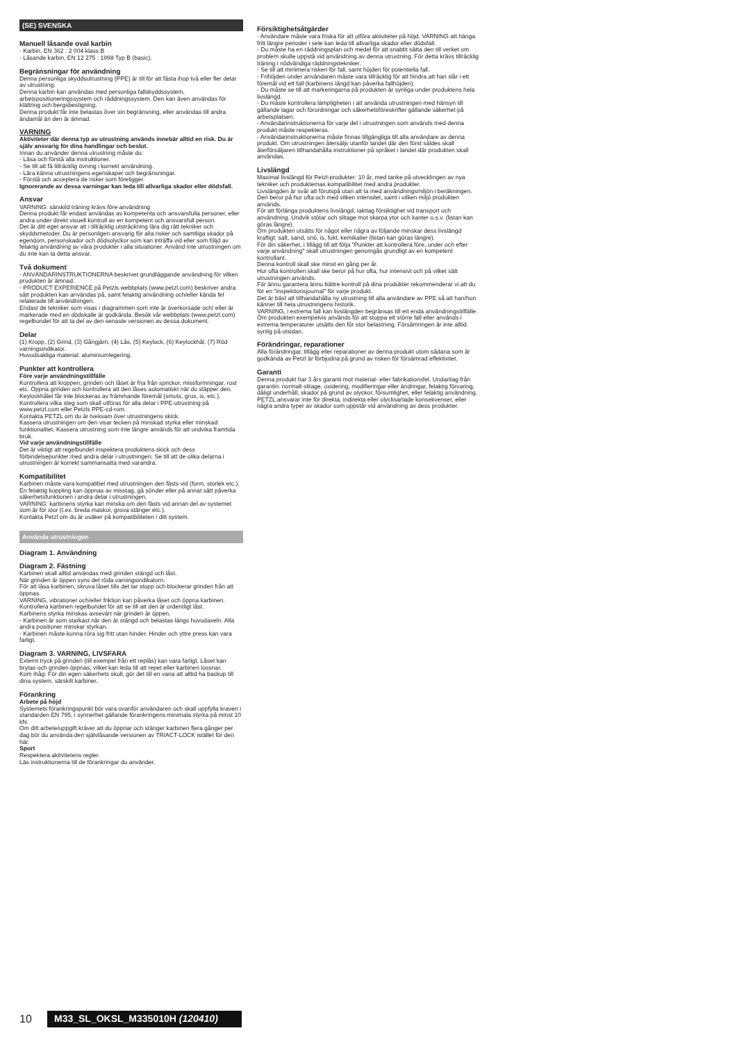(SE) SVENSKA
Manuell låsande oval karbin
- Karbin, EN 362 : 2 004 klass B
- Låsande karbin, EN 12 275 : 1998 Typ B (basic).
Begränsningar för användning
Denna personliga skyddsutrustning (PPE) är till för att fästa ihop två eller fler delar av utrustning.
Denna karbin kan användas med personliga fallskyddssystem, arbetspositioneringssystem och räddningssystem. Den kan även användas för klättring och bergsbestigning.
Denna produkt får inte belastas över sin begränsning, eller användas till andra ändamål än den är ämnad.
VARNING
Aktiviteter där denna typ av utrustning används innebär alltid en risk. Du är själv ansvarig för dina handlingar och beslut.
Innan du använder denna utrustning måste du:
- Läsa och förstå alla instruktioner.
- Se till att få tillräcklig övning i korrekt användning.
- Lära känna utrustningens egenskaper och begränsningar.
- Förstå och acceptera de risker som föreligger.
Ignorerande av dessa varningar kan leda till allvarliga skador eller dödsfall.
Ansvar
VARNING: särskild träning krävs före användning
Denna produkt får endast användas av kompetenta och ansvarsfulla personer, eller andra under direkt visuell kontroll av en kompetent och ansvarsfull person.
Det är ditt eget ansvar att i tillräcklig utsträckning lära dig rätt tekniker och skyddsmetoder. Du är personligen ansvarig för alla risker och samtliga skador på egendom, personskador och dödsolyckor som kan inträffa vid eller som följd av felaktig användning av våra produkter i alla situationer. Använd inte utrustningen om du inte kan ta detta ansvar.
Två dokument
- ANVÄNDARINSTRUKTIONERNA beskriver grundläggande användning för vilken produkten är ämnad.
- PRODUCT EXPERIENCE på Petzls webbplats (www.petzl.com) beskriver andra sätt produkten kan användas på, samt felaktig användning och/eller kända fel relaterade till användningen.
Endast de tekniker som visas i diagrammen som inte är överkorsade och/ eller är markerade med en dödskalle är godkända. Besök vår webbplats (www.petzl.com) regelbundet för att ta del av den senaste versionen av dessa dokument.
Delar
(1) Kropp, (2) Grind, (3) Gångjärn, (4) Lås, (5) Keylock, (6) Keylockhål, (7) Röd varningsindikator.
Huvudsakliga material: aluminiumlegering.
Punkter att kontrollera
Före varje användningstillfälle
Kontrollera att kroppen, grinden och låset är fria från sprickor, missformningar, rost etc. Öppna grinden och kontrollera att den låses automatiskt när du släpper den. Keylockhålet får inte blockeras av främmande föremål (smuts, grus, is, etc.).
Kontrollera vilka steg som skall utföras för alla delar i PPE-utrustning på www.petzl.com eller Petzls PPE-cd-rom.
Kontakta PETZL om du är tveksam över utrustningens skick.
Kassera utrustningen om den visar tecken på minskad styrka eller minskad funktionalitet. Kassera utrustning som inte längre används för att undvika framtida bruk.
Vid varje användningstillfälle
Det är viktigt att regelbundet inspektera produktens skick och dess förbindelsepunkter med andra delar i utrustningen. Se till att de olika delarna i utrustningen är korrekt sammansatta med varandra.
Kompatibilitet
Karbinen måste vara kompatibel med utrustningen den fästs vid (form, storlek etc.). En felaktig koppling kan öppnas av misstag, gå sönder eller på annat sätt påverka säkerhetsfunktionen i andra delar i utrustningen.
VARNING: karbinens styrka kan minska om den fästs vid annan del av systemet som är för stor (t.ex. breda maskor, grova stänger etc.).
Kontakta Petzl om du är osäker på kompatibiliteten i ditt system.
Använda utrustningen
Diagram 1. Användning
Diagram 2. Fästning
Karbinen skall alltid användas med grinden stängd och låst.
När grinden är öppen syns det röda varningsindikatorn.
För att låsa karbinen, skruva låset tills det tar stopp och blockerar grinden från att öppnas.
VARNING, vibrationer och/eller friktion kan påverka låset och öppna karbinen. Kontrollera karbinen regelbundet för att se till att den är ordentligt låst.
Karbinens styrka minskas avsevärt när grinden är öppen.
- Karbinen är som starkast när den är stängd och belastas längs huvudaxeln. Alla andra positioner minskar styrkan.
- Karbinen måste kunna röra sig fritt utan hinder. Hinder och yttre press kan vara farligt.
Diagram 3. VARNING, LIVSFARA
Externt tryck på grinden (till exempel från ett replås) kan vara farligt. Låset kan brytas och grinden öppnas, vilket kan leda till att repet eller karbinen lossnar.
Kom ihåg: För din egen säkerhets skull, gör det till en vana att alltid ha backup till dina system, särskilt karbiner.
Förankring
Arbete på höjd
Systemets förankringspunkt bör vara ovanför användaren och skall uppfylla kraven i standarden EN 795, i synnerhet gällande förankringens minimala styrka på minst 10 kN.
Om ditt arbete/uppgift kräver att du öppnar och stänger karbinen flera gånger per dag bör du använda den självlåsande versionen av TRIACT-LOCK istället för den här.
Sport
Respektera aktivitetens regler.
Läs instruktionerna till de förankringar du använder.
Försiktighetsåtgärder
- Användare måste vara friska för att utföra aktiviteter på höjd. VARNING att hänga fritt längre perioder i sele kan leda till allvarliga skador eller dödsfall.
- Du måste ha en räddningsplan och medel för att snabbt sätta den till verket om problem skulle uppstå vid användning av denna utrustning. För detta krävs tillräcklig träning i nödvändiga räddningstekniker.
- Se till att minimera risken för fall, samt höjden för potentiella fall.
- Frihöjden under användaren måste vara tillräcklig för att hindra att han slår i ett föremål vid ett fall (karbinens längd kan påverka fallhöjden).
- Du måste se till att markeringarna på produkten är synliga under produktens hela livslängd.
- Du måste kontrollera lämpligheten i att använda utrustningen med hänsyn till gällande lagar och förordningar och säkerhetsföreskrifter gällande säkerhet på arbetsplatsen.
- Användarinstruktionerna för varje del i utrustningen som används med denna produkt måste respekteras.
- Användarinstruktionerna måste finnas tillgängliga till alla användare av denna produkt. Om utrustningen återsäljs utanför landet där den först såldes skall återförsäljaren tillhandahålla instruktioner på språket i landet där produkten skall användas.
Livslängd
Maximal livslängd för Petzl-produkter: 10 år, med tanke på utvecklingen av nya tekniker och produkternas kompatibilitet med andra produkter.
Livslängden är svår att förutspå utan att ta med användningsmiljön i beräkningen. Den beror på hur ofta och med vilken intensitet, samt i vilken miljö produkten används.
För att förlänga produktens livslängd, iakttag försiktighet vid transport och användning. Undvik stötar och slitage mot skarpa ytor och kanter o.s.v. (listan kan göras längre).
Om produkten utsätts för något eller några av följande minskar dess livslängd kraftigt: salt, sand, snö, is, fukt, kemikalier (listan kan göras längre).
För din säkerhet, i tillägg till att följa "Punkter att kontrollera före, under och efter varje användning" skall utrustningen genomgås grundligt av en kompetent kontrollant.
Denna kontroll skall ske minst en gång per år.
Hur ofta kontrollen skall ske beror på hur ofta, hur intensivt och på vilket sätt utrustningen används.
För ännu garantera ännu bättre kontroll på dina produkter rekommenderar vi att du för en "inspektionsjournal" för varje produkt.
Det är bäst att tillhandahålla ny utrustning till alla användare av PPE så att han/hon känner till hela utrustningens historik.
VARNING, i extrema fall kan livslängden begränsas till ett enda användningstillfälle. Om produkten exempelvis används för att stoppa ett större fall eller används i extrema temperaturer utsätts den för stor belastning. Försämringen är inte alltid synlig på utsidan.
Förändringar, reparationer
Alla förändringar, tillägg eller reparationer av denna produkt utom sådana som är godkända av Petzl är förbjudna på grund av risken för försämrad effektivitet.
Garanti
Denna produkt har 3 års garanti mot material- eller fabrikationsfel. Undantag från garantin: normalt slitage, oxidering, modifieringar eller ändringar, felaktig förvaring, dåligt underhåll, skador på grund av olyckor, försumlighet, eller felaktig användning.
PETZL ansvarar inte för direkta, indirekta eller olycksartade konsekvenser, eller några andra typer av skador som uppstår vid användning av dess produkter.
10 M33_SL_OKSL_M335010H (120410)